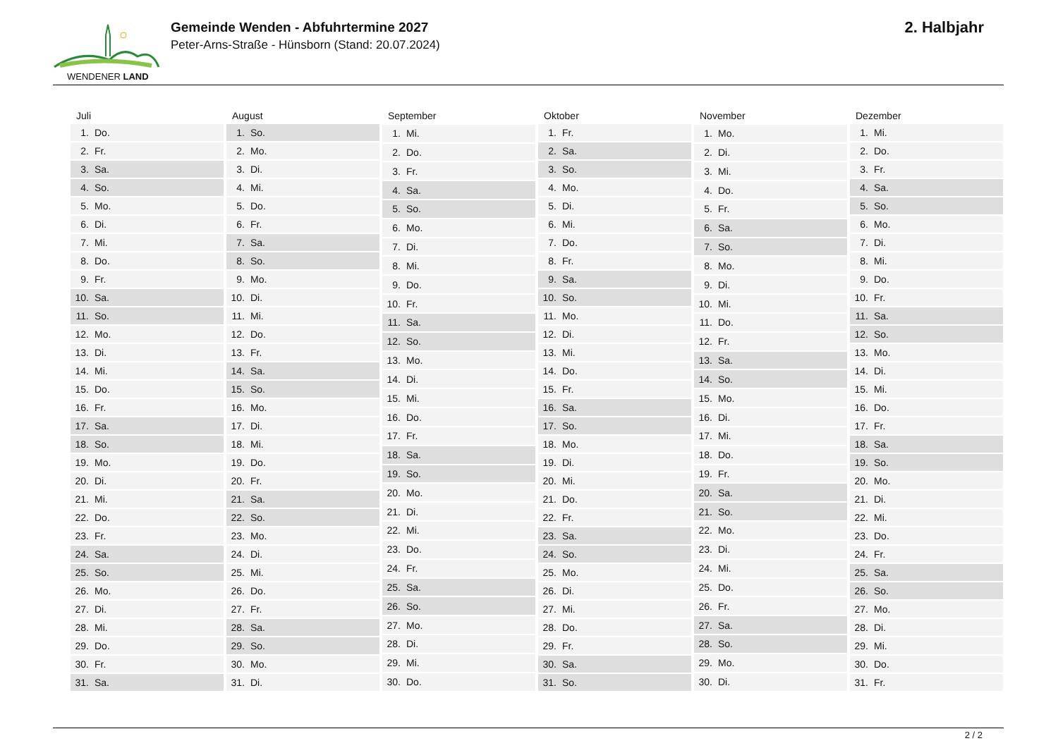WENDENER LAND
Gemeinde Wenden - Abfuhrtermine 2027
Peter-Arns-Straße - Hünsborn (Stand: 20.07.2024)
2. Halbjahr
| Juli | |
| --- | --- |
| 1. | Do. |
| 2. | Fr. |
| 3. | Sa. |
| 4. | So. |
| 5. | Mo. |
| 6. | Di. |
| 7. | Mi. |
| 8. | Do. |
| 9. | Fr. |
| 10. | Sa. |
| 11. | So. |
| 12. | Mo. |
| 13. | Di. |
| 14. | Mi. |
| 15. | Do. |
| 16. | Fr. |
| 17. | Sa. |
| 18. | So. |
| 19. | Mo. |
| 20. | Di. |
| 21. | Mi. |
| 22. | Do. |
| 23. | Fr. |
| 24. | Sa. |
| 25. | So. |
| 26. | Mo. |
| 27. | Di. |
| 28. | Mi. |
| 29. | Do. |
| 30. | Fr. |
| 31. | Sa. |
| August | |
| --- | --- |
| 1. | So. |
| 2. | Mo. |
| 3. | Di. |
| 4. | Mi. |
| 5. | Do. |
| 6. | Fr. |
| 7. | Sa. |
| 8. | So. |
| 9. | Mo. |
| 10. | Di. |
| 11. | Mi. |
| 12. | Do. |
| 13. | Fr. |
| 14. | Sa. |
| 15. | So. |
| 16. | Mo. |
| 17. | Di. |
| 18. | Mi. |
| 19. | Do. |
| 20. | Fr. |
| 21. | Sa. |
| 22. | So. |
| 23. | Mo. |
| 24. | Di. |
| 25. | Mi. |
| 26. | Do. |
| 27. | Fr. |
| 28. | Sa. |
| 29. | So. |
| 30. | Mo. |
| 31. | Di. |
| September | |
| --- | --- |
| 1. | Mi. |
| 2. | Do. |
| 3. | Fr. |
| 4. | Sa. |
| 5. | So. |
| 6. | Mo. |
| 7. | Di. |
| 8. | Mi. |
| 9. | Do. |
| 10. | Fr. |
| 11. | Sa. |
| 12. | So. |
| 13. | Mo. |
| 14. | Di. |
| 15. | Mi. |
| 16. | Do. |
| 17. | Fr. |
| 18. | Sa. |
| 19. | So. |
| 20. | Mo. |
| 21. | Di. |
| 22. | Mi. |
| 23. | Do. |
| 24. | Fr. |
| 25. | Sa. |
| 26. | So. |
| 27. | Mo. |
| 28. | Di. |
| 29. | Mi. |
| 30. | Do. |
| Oktober | |
| --- | --- |
| 1. | Fr. |
| 2. | Sa. |
| 3. | So. |
| 4. | Mo. |
| 5. | Di. |
| 6. | Mi. |
| 7. | Do. |
| 8. | Fr. |
| 9. | Sa. |
| 10. | So. |
| 11. | Mo. |
| 12. | Di. |
| 13. | Mi. |
| 14. | Do. |
| 15. | Fr. |
| 16. | Sa. |
| 17. | So. |
| 18. | Mo. |
| 19. | Di. |
| 20. | Mi. |
| 21. | Do. |
| 22. | Fr. |
| 23. | Sa. |
| 24. | So. |
| 25. | Mo. |
| 26. | Di. |
| 27. | Mi. |
| 28. | Do. |
| 29. | Fr. |
| 30. | Sa. |
| 31. | So. |
| November | |
| --- | --- |
| 1. | Mo. |
| 2. | Di. |
| 3. | Mi. |
| 4. | Do. |
| 5. | Fr. |
| 6. | Sa. |
| 7. | So. |
| 8. | Mo. |
| 9. | Di. |
| 10. | Mi. |
| 11. | Do. |
| 12. | Fr. |
| 13. | Sa. |
| 14. | So. |
| 15. | Mo. |
| 16. | Di. |
| 17. | Mi. |
| 18. | Do. |
| 19. | Fr. |
| 20. | Sa. |
| 21. | So. |
| 22. | Mo. |
| 23. | Di. |
| 24. | Mi. |
| 25. | Do. |
| 26. | Fr. |
| 27. | Sa. |
| 28. | So. |
| 29. | Mo. |
| 30. | Di. |
| Dezember | |
| --- | --- |
| 1. | Mi. |
| 2. | Do. |
| 3. | Fr. |
| 4. | Sa. |
| 5. | So. |
| 6. | Mo. |
| 7. | Di. |
| 8. | Mi. |
| 9. | Do. |
| 10. | Fr. |
| 11. | Sa. |
| 12. | So. |
| 13. | Mo. |
| 14. | Di. |
| 15. | Mi. |
| 16. | Do. |
| 17. | Fr. |
| 18. | Sa. |
| 19. | So. |
| 20. | Mo. |
| 21. | Di. |
| 22. | Mi. |
| 23. | Do. |
| 24. | Fr. |
| 25. | Sa. |
| 26. | So. |
| 27. | Mo. |
| 28. | Di. |
| 29. | Mi. |
| 30. | Do. |
| 31. | Fr. |
2 / 2